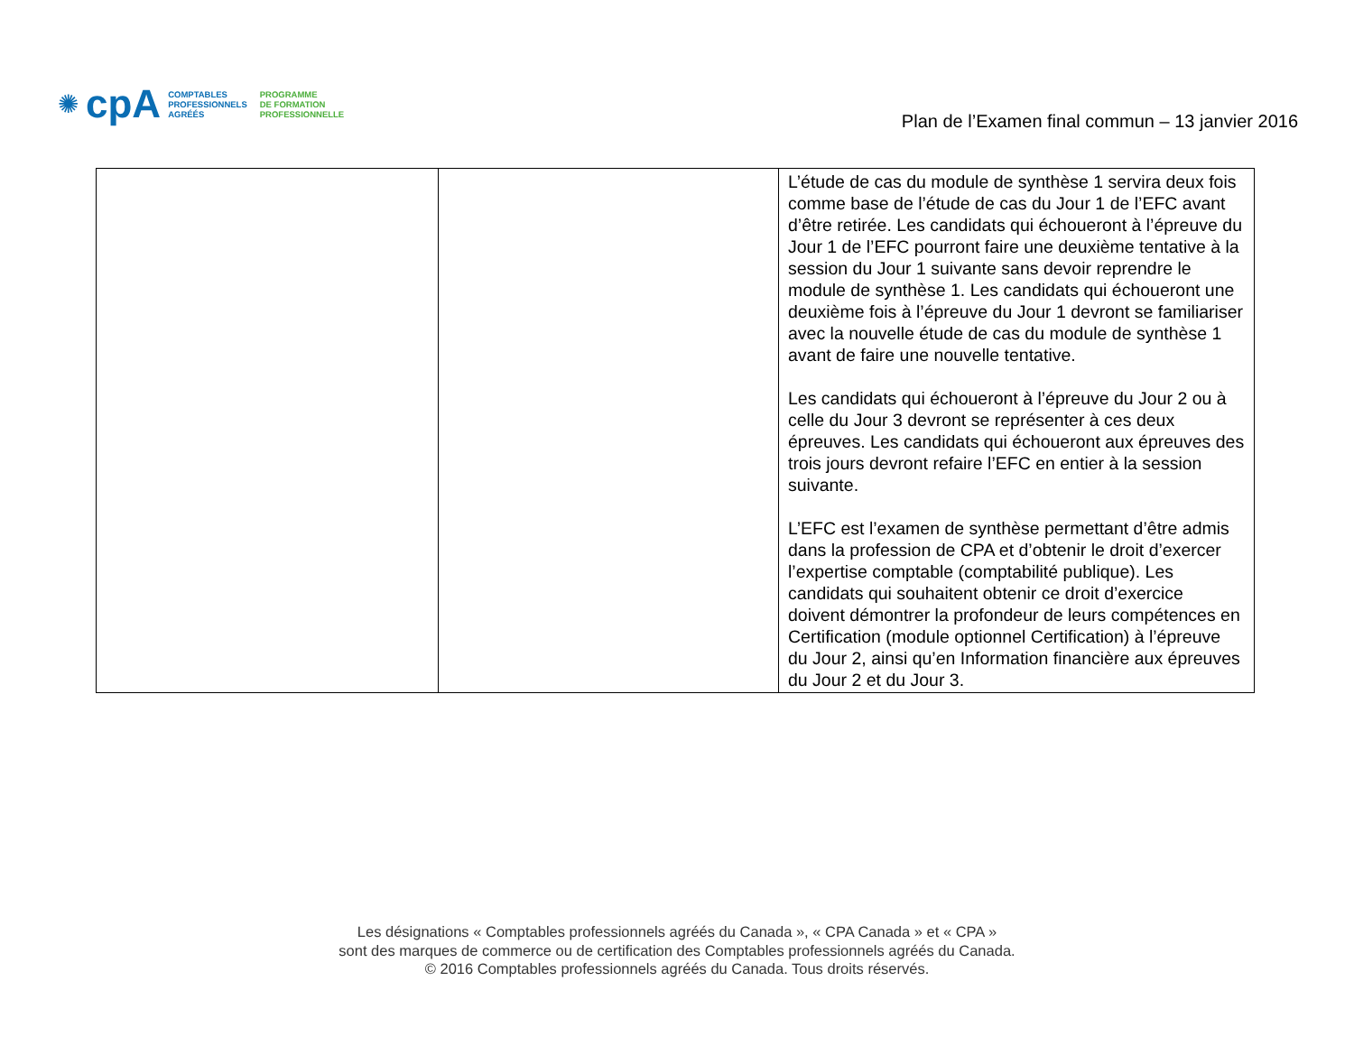✺ cpA
COMPTABLES
PROFESSIONNELS
AGRÉÉS
PROGRAMME
DE FORMATION
PROFESSIONNELLE
Plan de l’Examen final commun – 13 janvier 2016
| | | L’étude de cas du module de synthèse 1 servira deux fois comme base de l’étude de cas du Jour 1 de l’EFC avant d’être retirée. Les candidats qui échoueront à l’épreuve du Jour 1 de l’EFC pourront faire une deuxième tentative à la session du Jour 1 suivante sans devoir reprendre le module de synthèse 1. Les candidats qui échoueront une deuxième fois à l’épreuve du Jour 1 devront se familiariser avec la nouvelle étude de cas du module de synthèse 1 avant de faire une nouvelle tentative. Les candidats qui échoueront à l’épreuve du Jour 2 ou à celle du Jour 3 devront se représenter à ces deux épreuves. Les candidats qui échoueront aux épreuves des trois jours devront refaire l’EFC en entier à la session suivante. L’EFC est l’examen de synthèse permettant d’être admis dans la profession de CPA et d’obtenir le droit d’exercer l’expertise comptable (comptabilité publique). Les candidats qui souhaitent obtenir ce droit d’exercice doivent démontrer la profondeur de leurs compétences en Certification (module optionnel Certification) à l’épreuve du Jour 2, ainsi qu’en Information financière aux épreuves du Jour 2 et du Jour 3. |
Les désignations « Comptables professionnels agréés du Canada », « CPA Canada » et « CPA »
sont des marques de commerce ou de certification des Comptables professionnels agréés du Canada.
© 2016 Comptables professionnels agréés du Canada. Tous droits réservés.